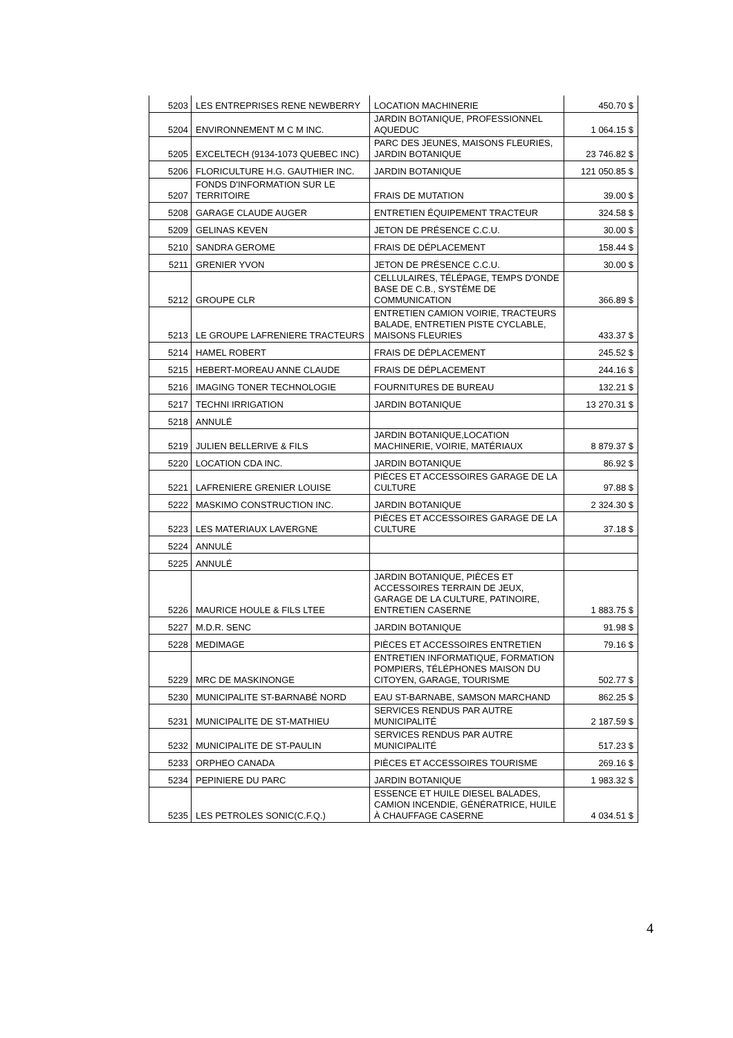| 5203 | LES ENTREPRISES RENE NEWBERRY | LOCATION MACHINERIE | 450.70 $ |
| 5204 | ENVIRONNEMENT M C M INC. | JARDIN BOTANIQUE, PROFESSIONNEL AQUEDUC | 1 064.15 $ |
| 5205 | EXCELTECH (9134-1073 QUEBEC INC) | PARC DES JEUNES, MAISONS FLEURIES, JARDIN BOTANIQUE | 23 746.82 $ |
| 5206 | FLORICULTURE H.G. GAUTHIER INC. | JARDIN BOTANIQUE | 121 050.85 $ |
| 5207 | FONDS D'INFORMATION SUR LE TERRITOIRE | FRAIS DE MUTATION | 39.00 $ |
| 5208 | GARAGE CLAUDE AUGER | ENTRETIEN ÉQUIPEMENT TRACTEUR | 324.58 $ |
| 5209 | GELINAS KEVEN | JETON DE PRÉSENCE C.C.U. | 30.00 $ |
| 5210 | SANDRA GEROME | FRAIS DE DÉPLACEMENT | 158.44 $ |
| 5211 | GRENIER YVON | JETON DE PRÉSENCE C.C.U. | 30.00 $ |
| 5212 | GROUPE CLR | CELLULAIRES, TÉLÉPAGE, TEMPS D'ONDE BASE DE C.B., SYSTÈME DE COMMUNICATION | 366.89 $ |
| 5213 | LE GROUPE LAFRENIERE TRACTEURS | ENTRETIEN CAMION VOIRIE, TRACTEURS BALADE, ENTRETIEN PISTE CYCLABLE, MAISONS FLEURIES | 433.37 $ |
| 5214 | HAMEL ROBERT | FRAIS DE DÉPLACEMENT | 245.52 $ |
| 5215 | HEBERT-MOREAU ANNE CLAUDE | FRAIS DE DÉPLACEMENT | 244.16 $ |
| 5216 | IMAGING TONER TECHNOLOGIE | FOURNITURES DE BUREAU | 132.21 $ |
| 5217 | TECHNI IRRIGATION | JARDIN BOTANIQUE | 13 270.31 $ |
| 5218 | ANNULÉ | | |
| 5219 | JULIEN BELLERIVE & FILS | JARDIN BOTANIQUE,LOCATION MACHINERIE, VOIRIE, MATÉRIAUX | 8 879.37 $ |
| 5220 | LOCATION CDA INC. | JARDIN BOTANIQUE | 86.92 $ |
| 5221 | LAFRENIERE GRENIER LOUISE | PIÈCES ET ACCESSOIRES GARAGE DE LA CULTURE | 97.88 $ |
| 5222 | MASKIMO CONSTRUCTION INC. | JARDIN BOTANIQUE | 2 324.30 $ |
| 5223 | LES MATERIAUX LAVERGNE | PIÈCES ET ACCESSOIRES GARAGE DE LA CULTURE | 37.18 $ |
| 5224 | ANNULÉ | | |
| 5225 | ANNULÉ | | |
| 5226 | MAURICE HOULE & FILS LTEE | JARDIN BOTANIQUE, PIÈCES ET ACCESSOIRES TERRAIN DE JEUX, GARAGE DE LA CULTURE, PATINOIRE, ENTRETIEN CASERNE | 1 883.75 $ |
| 5227 | M.D.R. SENC | JARDIN BOTANIQUE | 91.98 $ |
| 5228 | MEDIMAGE | PIÈCES ET ACCESSOIRES ENTRETIEN | 79.16 $ |
| 5229 | MRC DE MASKINONGE | ENTRETIEN INFORMATIQUE, FORMATION POMPIERS, TÉLÉPHONES MAISON DU CITOYEN, GARAGE, TOURISME | 502.77 $ |
| 5230 | MUNICIPALITE ST-BARNABÉ NORD | EAU ST-BARNABE, SAMSON MARCHAND | 862.25 $ |
| 5231 | MUNICIPALITE DE ST-MATHIEU | SERVICES RENDUS PAR AUTRE MUNICIPALITÉ | 2 187.59 $ |
| 5232 | MUNICIPALITE DE ST-PAULIN | SERVICES RENDUS PAR AUTRE MUNICIPALITÉ | 517.23 $ |
| 5233 | ORPHEO CANADA | PIÈCES ET ACCESSOIRES TOURISME | 269.16 $ |
| 5234 | PEPINIERE DU PARC | JARDIN BOTANIQUE | 1 983.32 $ |
| 5235 | LES PETROLES SONIC(C.F.Q.) | ESSENCE ET HUILE DIESEL BALADES, CAMION INCENDIE, GÉNÉRATRICE, HUILE À CHAUFFAGE CASERNE | 4 034.51 $ |
4